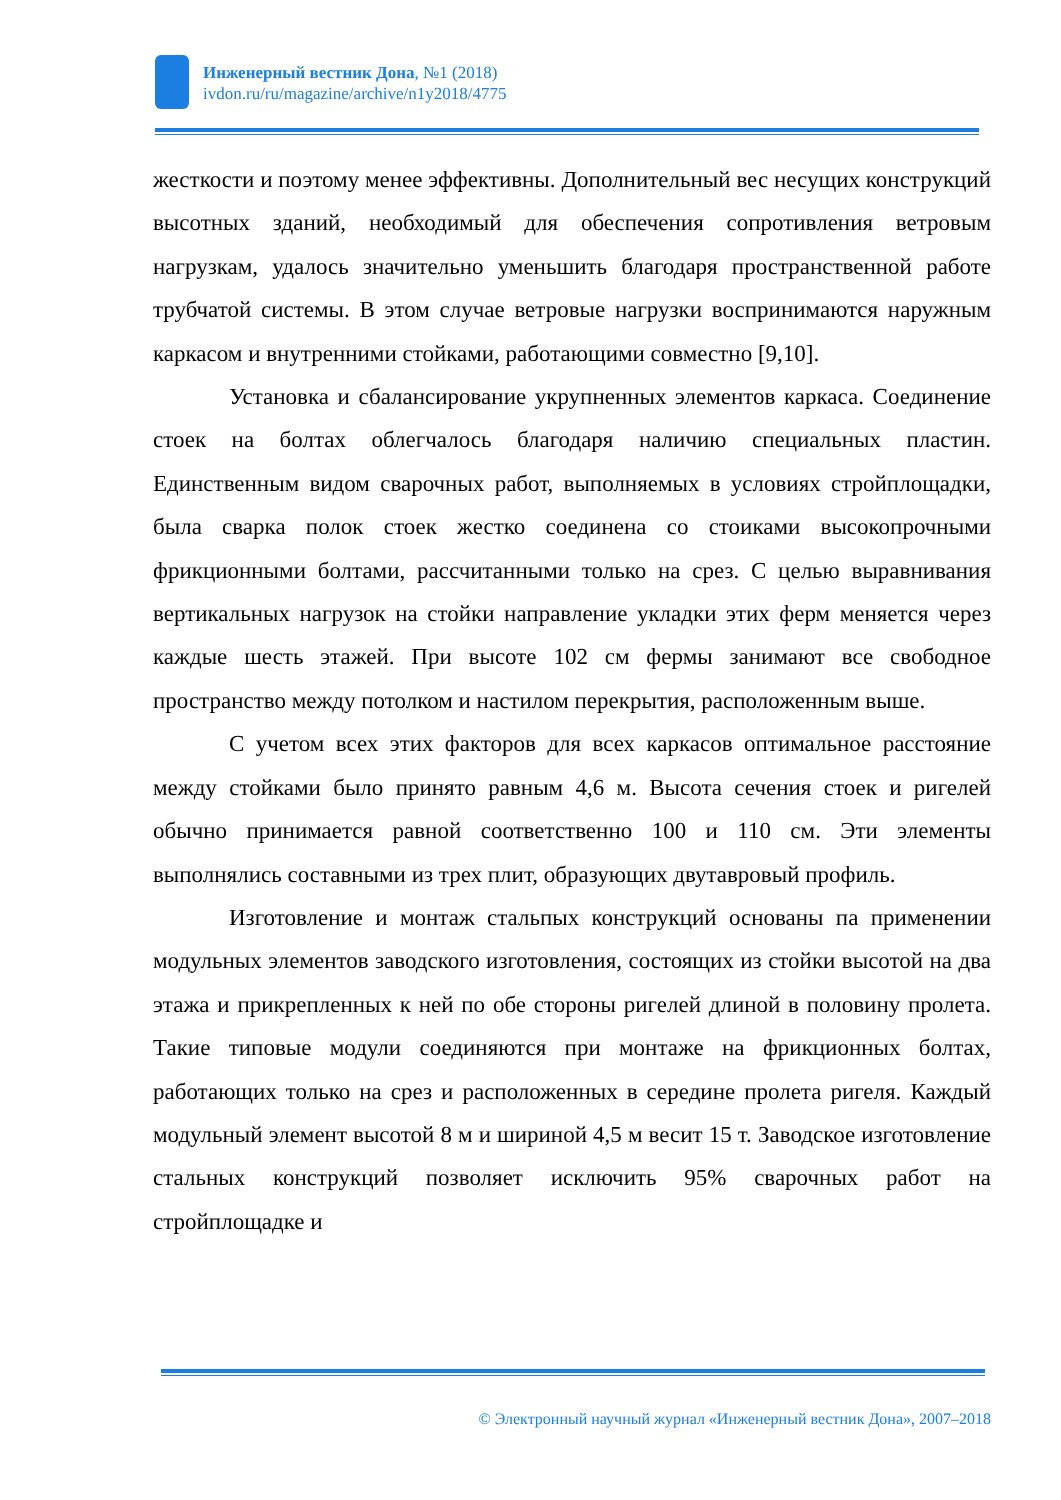Инженерный вестник Дона, №1 (2018)
ivdon.ru/ru/magazine/archive/n1y2018/4775
жесткости и поэтому менее эффективны. Дополнительный вес несущих конструкций высотных зданий, необходимый для обеспечения сопротивления ветровым нагрузкам, удалось значительно уменьшить благодаря пространственной работе трубчатой системы. В этом случае ветровые нагрузки воспринимаются наружным каркасом и внутренними стойками, работающими совместно [9,10].
Установка и сбалансирование укрупненных элементов каркаса. Соединение стоек на болтах облегчалось благодаря наличию специальных пластин. Единственным видом сварочных работ, выполняемых в условиях стройплощадки, была сварка полок стоек жестко соединена со стоиками высокопрочными фрикционными болтами, рассчитанными только на срез. С целью выравнивания вертикальных нагрузок на стойки направление укладки этих ферм меняется через каждые шесть этажей. При высоте 102 см фермы занимают все свободное пространство между потолком и настилом перекрытия, расположенным выше.
С учетом всех этих факторов для всех каркасов оптимальное расстояние между стойками было принято равным 4,6 м. Высота сечения стоек и ригелей обычно принимается равной соответственно 100 и 110 см. Эти элементы выполнялись составными из трех плит, образующих двутавровый профиль.
Изготовление и монтаж стальпых конструкций основаны па применении модульных элементов заводского изготовления, состоящих из стойки высотой на два этажа и прикрепленных к ней по обе стороны ригелей длиной в половину пролета. Такие типовые модули соединяются при монтаже на фрикционных болтах, работающих только на срез и расположенных в середине пролета ригеля. Каждый модульный элемент высотой 8 м и шириной 4,5 м весит 15 т. Заводское изготовление стальных конструкций позволяет исключить 95% сварочных работ на стройплощадке и
© Электронный научный журнал «Инженерный вестник Дона», 2007–2018